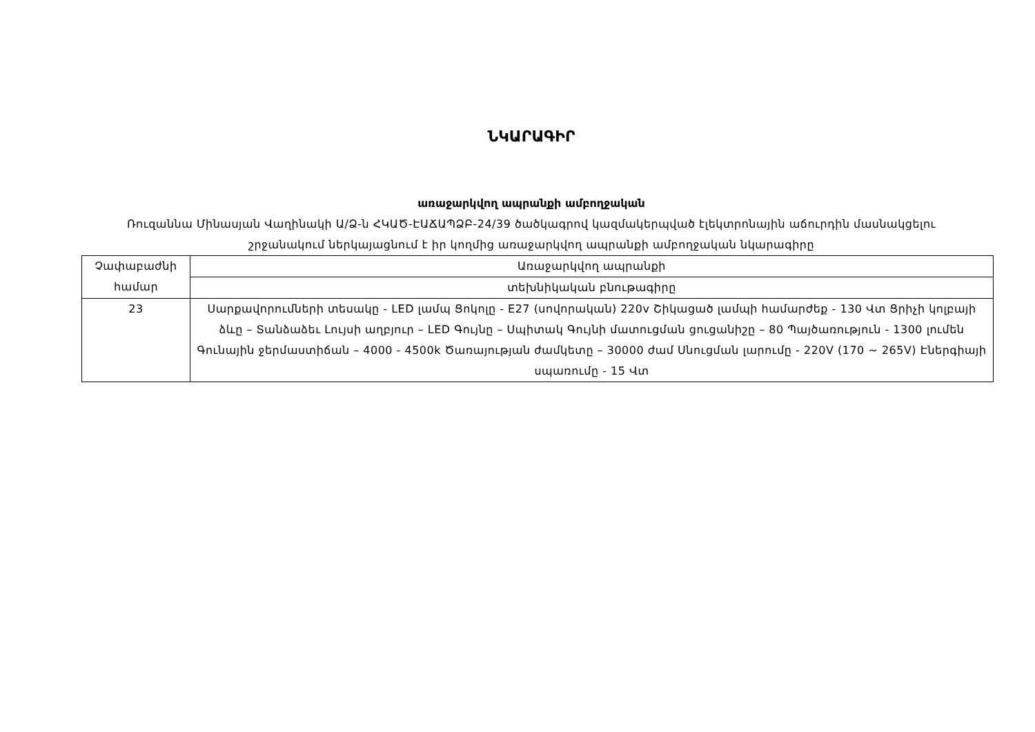ՆԿԱՐԱԳԻՐ
առաջարկվող ապրանքի ամբողջական
Ռուզաննա Մինասյան Վաղինակի Ա/Ձ-ն ՀԿԱԾ-ԷԱՃԱՊՁԲ-24/39 ծածկագրով կազմակերպված էլեկտրոնային աճուրդին մասնակցելու շրջանակում ներկայացնում է իր կողմից առաջարկվող ապրանքի ամբողջական նկարագիրը
| Չափաբաժնի համար | Առաջարկվող ապրանքի |
| | տեխնիկական բնութագիրը |
| 23 | Սարքավորումների տեսակը - LED լամպ Ցոկոլը - E27 (սովորական) 220v Շիկացած լամպի համարժեք - 130 Վտ Ցրիչի կոլբայի ձևը – Տանձաձեւ Լույսի աղբյուր – LED Գույնը – Սպիտակ Գույնի մատուցման ցուցանիշը – 80 Պայծառություն - 1300 լումեն Գունային ջերմաստիճան – 4000 - 4500k Ծառայության ժամկետը – 30000 ժամ Սնուցման լարումը - 220V (170 ~ 265V) Էներգիայի սպառումը - 15 Վտ |